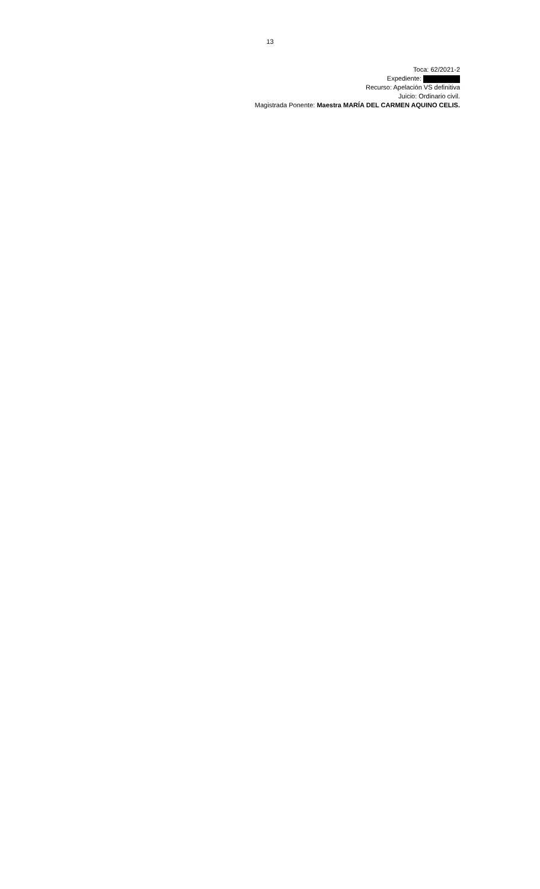13
Toca: 62/2021-2
Expediente:
Recurso: Apelación VS definitiva
Juicio: Ordinario civil.
Magistrada Ponente: Maestra MARÍA DEL CARMEN AQUINO CELIS.